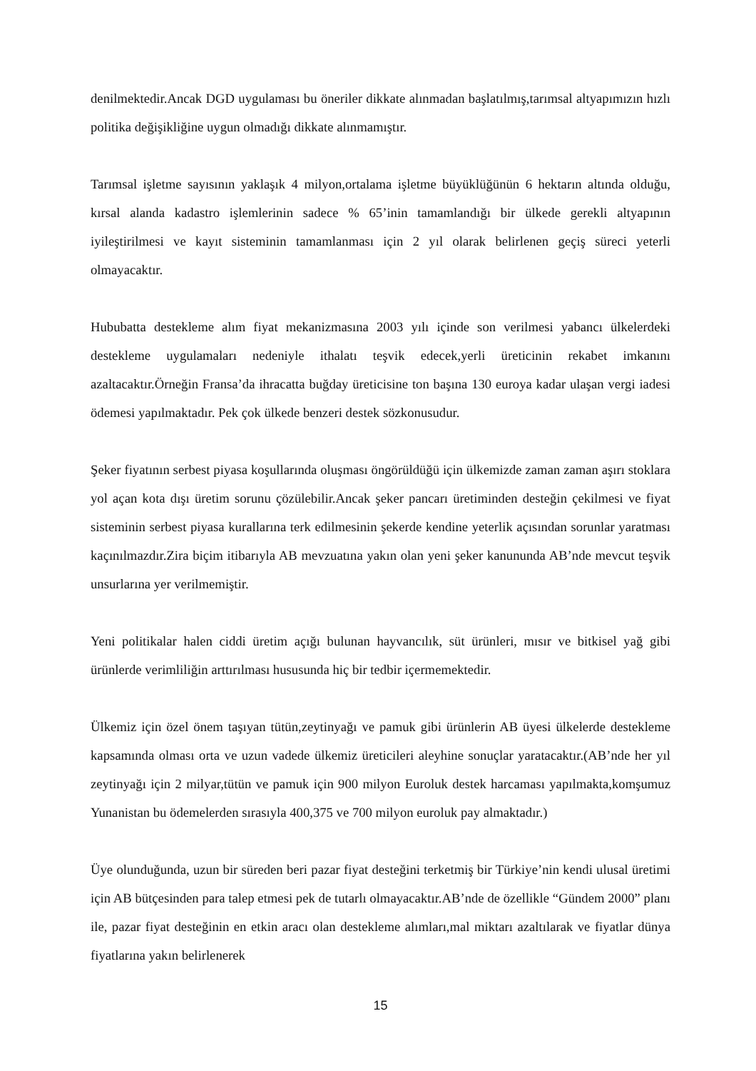denilmektedir.Ancak DGD uygulaması bu öneriler dikkate alınmadan başlatılmış,tarımsal altyapımızın hızlı politika değişikliğine uygun olmadığı dikkate alınmamıştır.
Tarımsal işletme sayısının yaklaşık 4 milyon,ortalama işletme büyüklüğünün 6 hektarın altında olduğu, kırsal alanda kadastro işlemlerinin sadece % 65’inin tamamlandığı bir ülkede gerekli altyapının iyileştirilmesi ve kayıt sisteminin tamamlanması için 2 yıl olarak belirlenen geçiş süreci yeterli olmayacaktır.
Hububatta destekleme alım fiyat mekanizmasına 2003 yılı içinde son verilmesi yabancı ülkelerdeki destekleme uygulamaları nedeniyle ithalatı teşvik edecek,yerli üreticinin rekabet imkanını azaltacaktır.Örneğin Fransa’da ihracatta buğday üreticisine ton başına 130 euroya kadar ulaşan vergi iadesi ödemesi yapılmaktadır. Pek çok ülkede benzeri destek sözkonusudur.
Şeker fiyatının serbest piyasa koşullarında oluşması öngörüldüğü için ülkemizde zaman zaman aşırı stoklara yol açan kota dışı üretim sorunu çözülebilir.Ancak şeker pancarı üretiminden desteğin çekilmesi ve fiyat sisteminin serbest piyasa kurallarına terk edilmesinin şekerde kendine yeterlik açısından sorunlar yaratması kaçınılmazdır.Zira biçim itibarıyla AB mevzuatına yakın olan yeni şeker kanununda AB’nde mevcut teşvik unsurlarına yer verilmemiştir.
Yeni politikalar halen ciddi üretim açığı bulunan hayvancılık, süt ürünleri, mısır ve bitkisel yağ gibi ürünlerde verimliliğin arttırılması hususunda hiç bir tedbir içermemektedir.
Ülkemiz için özel önem taşıyan tütün,zeytinyağı ve pamuk gibi ürünlerin AB üyesi ülkelerde destekleme kapsamında olması orta ve uzun vadede ülkemiz üreticileri aleyhine sonuçlar yaratacaktır.(AB’nde her yıl zeytinyağı için 2 milyar,tütün ve pamuk için 900 milyon Euroluk destek harcaması yapılmakta,komşumuz Yunanistan bu ödemelerden sırasıyla 400,375 ve 700 milyon euroluk pay almaktadır.)
Üye olunduğunda, uzun bir süreden beri pazar fiyat desteğini terketmiş bir Türkiye’nin kendi ulusal üretimi için AB bütçesinden para talep etmesi pek de tutarlı olmayacaktır.AB’nde de özellikle “Gündem 2000” planı ile, pazar fiyat desteğinin en etkin aracı olan destekleme alımları,mal miktarı azaltılarak ve fiyatlar dünya fiyatlarına yakın belirlenerek
15